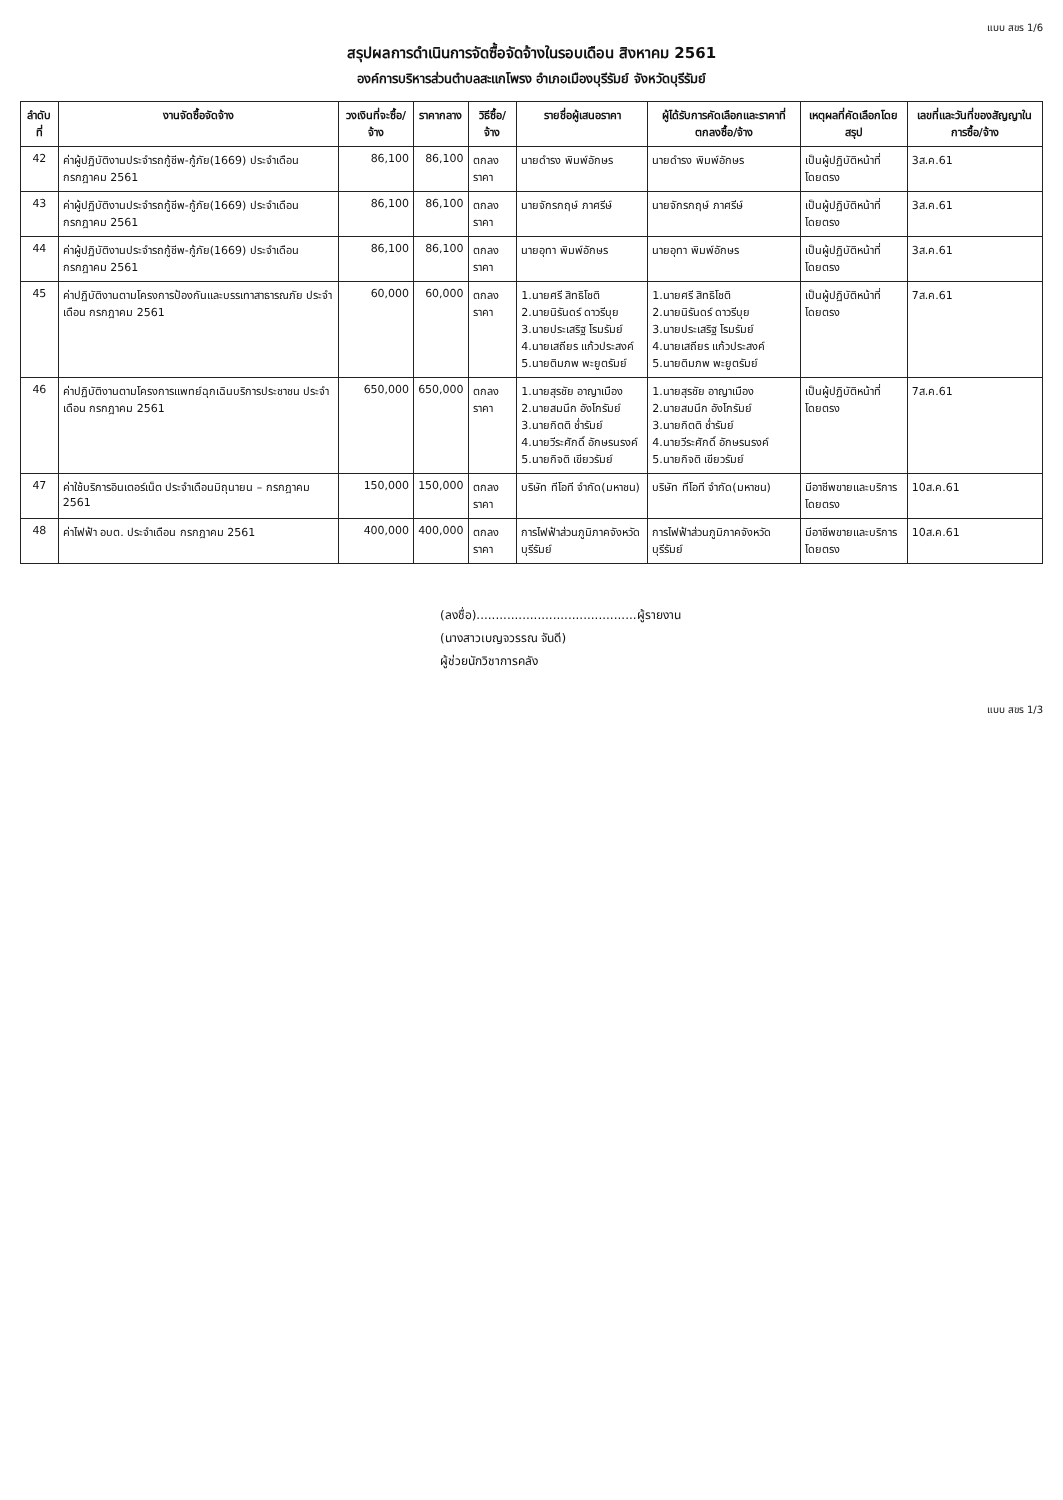แบบ สขร 1/6
สรุปผลการดำเนินการจัดซื้อจัดจ้างในรอบเดือน สิงหาคม 2561
องค์การบริหารส่วนตำบลสะแกโพรง อำเภอเมืองบุรีรัมย์ จังหวัดบุรีรัมย์
| ลำดับที่ | งานจัดซื้อจัดจ้าง | วงเงินที่จะซื้อ/จ้าง | ราคากลาง | วิธีซื้อ/จ้าง | รายชื่อผู้เสนอราคา | ผู้ได้รับการคัดเลือกและราคาที่ตกลงซื้อ/จ้าง | เหตุผลที่คัดเลือกโดยสรุป | เลขที่และวันที่ของสัญญาในการซื้อ/จ้าง |
| --- | --- | --- | --- | --- | --- | --- | --- | --- |
| 42 | ค่าผู้ปฏิบัติงานประจำรถกู้ชีพ-กู้ภัย(1669) ประจำเดือน กรกฎาคม 2561 | 86,100 | 86,100 | ตกลงราคา | นายดำรง พิมพ์อักษร | นายดำรง พิมพ์อักษร | เป็นผู้ปฏิบัติหน้าที่โดยตรง | 3ส.ค.61 |
| 43 | ค่าผู้ปฏิบัติงานประจำรถกู้ชีพ-กู้ภัย(1669) ประจำเดือน กรกฎาคม 2561 | 86,100 | 86,100 | ตกลงราคา | นายจักรกฤษ์ ภาศรีษ์ | นายจักรกฤษ์ ภาศรีษ์ | เป็นผู้ปฏิบัติหน้าที่โดยตรง | 3ส.ค.61 |
| 44 | ค่าผู้ปฏิบัติงานประจำรถกู้ชีพ-กู้ภัย(1669) ประจำเดือน กรกฎาคม 2561 | 86,100 | 86,100 | ตกลงราคา | นายอุทา พิมพ์อักษร | นายอุทา พิมพ์อักษร | เป็นผู้ปฏิบัติหน้าที่โดยตรง | 3ส.ค.61 |
| 45 | ค่าปฏิบัติงานตามโครงการป้องกันและบรรเทาสาธารณภัย ประจำเดือน กรกฎาคม 2561 | 60,000 | 60,000 | ตกลงราคา | 1.นายศรี สิทธิโชติ 2.นายนิรันดร์ ดาวรีบุย 3.นายประเสริฐ โรมรัมย์ 4.นายเสถียร แก้วประสงค์ 5.นายติมภพ พะยูตรัมย์ | 1.นายศรี สิทธิโชติ 2.นายนิรันดร์ ดาวรีบุย 3.นายประเสริฐ โรมรัมย์ 4.นายเสถียร แก้วประสงค์ 5.นายติมภพ พะยูตรัมย์ | เป็นผู้ปฏิบัติหน้าที่โดยตรง | 7ส.ค.61 |
| 46 | ค่าปฏิบัติงานตามโครงการแพทย์ฉุกเฉินบริการประชาชน ประจำเดือน กรกฎาคม 2561 | 650,000 | 650,000 | ตกลงราคา | 1.นายสุรชัย อาญาเมือง 2.นายสมนึก อังโกรัมย์ 3.นายกิตติ ช่ำรัมย์ 4.นายวีระศักดิ์ อักษรนรงค์ 5.นายกิจติ เขียวรัมย์ | 1.นายสุรชัย อาญาเมือง 2.นายสมนึก อังโกรัมย์ 3.นายกิตติ ช่ำรัมย์ 4.นายวีระศักดิ์ อักษรนรงค์ 5.นายกิจติ เขียวรัมย์ | เป็นผู้ปฏิบัติหน้าที่โดยตรง | 7ส.ค.61 |
| 47 | ค่าใช้บริการอินเตอร์เน็ต ประจำเดือนมิถุนายน – กรกฎาคม 2561 | 150,000 | 150,000 | ตกลงราคา | บริษัท ทีโอที จำกัด(มหาชน) | บริษัท ทีโอที จำกัด(มหาชน) | มีอาชีพขายและบริการโดยตรง | 10ส.ค.61 |
| 48 | ค่าไฟฟ้า อบต. ประจำเดือน กรกฎาคม 2561 | 400,000 | 400,000 | ตกลงราคา | การไฟฟ้าส่วนภูมิภาคจังหวัดบุรีรัมย์ | การไฟฟ้าส่วนภูมิภาคจังหวัดบุรีรัมย์ | มีอาชีพขายและบริการโดยตรง | 10ส.ค.61 |
(ลงชื่อ)..........................................ผู้รายงาน
(นางสาวเบญจวรรณ จันดี)
ผู้ช่วยนักวิชาการคลัง
แบบ สขร 1/3